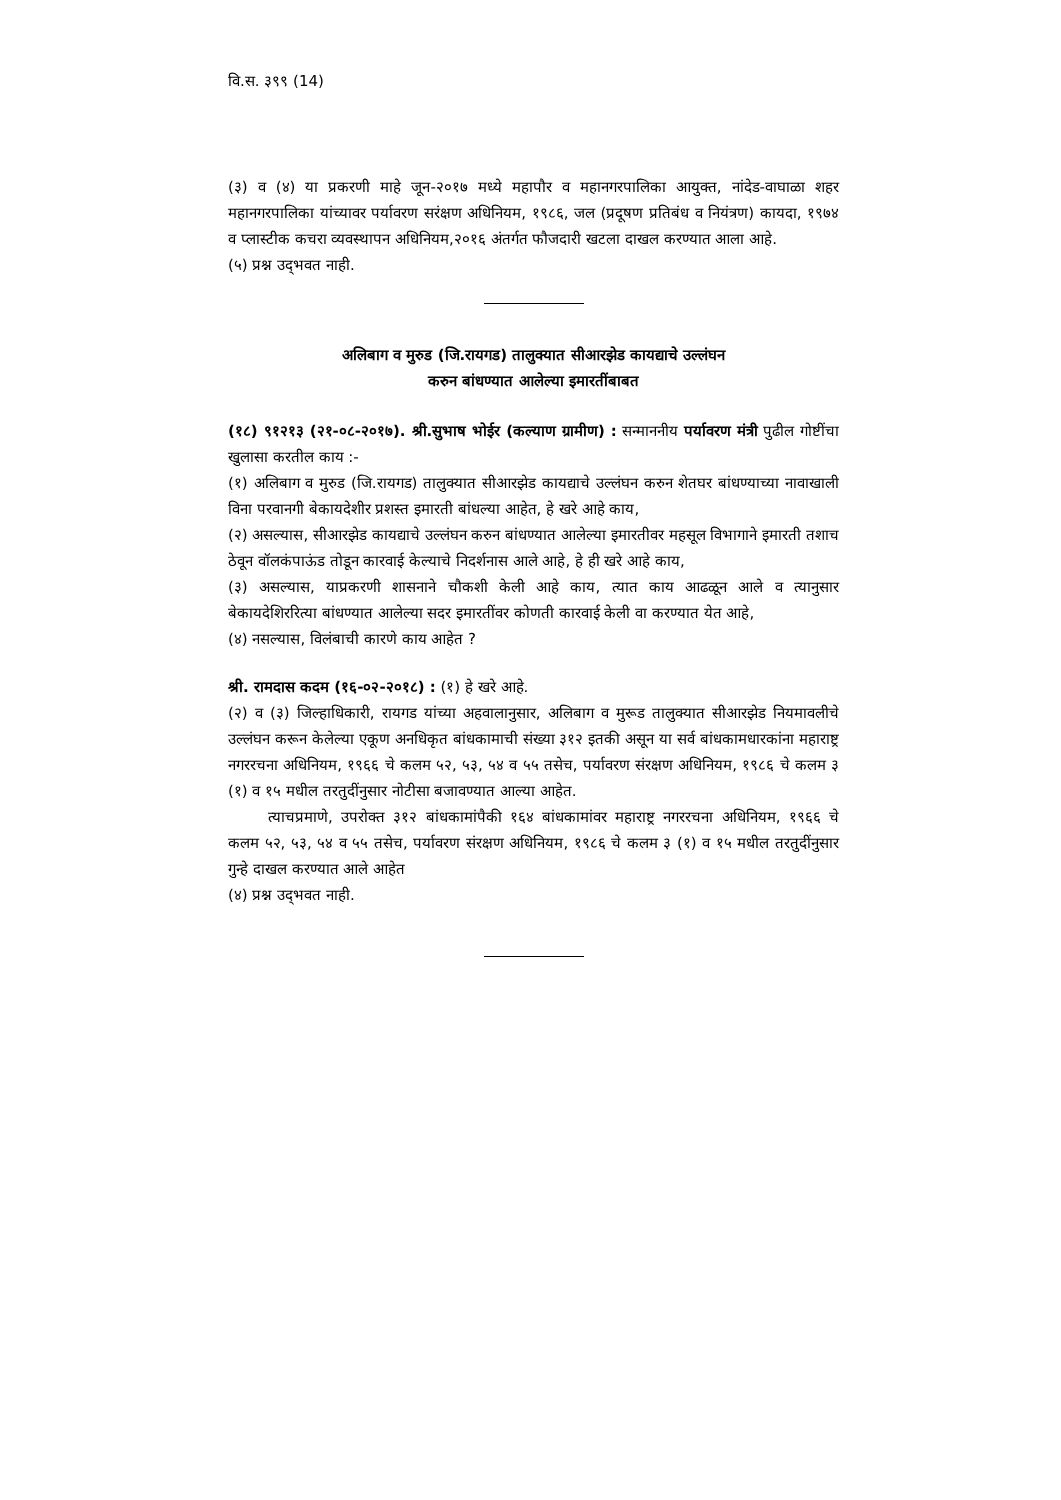वि.स. ३९९ (14)
(३) व (४) या प्रकरणी माहे जून-२०१७ मध्ये महापौर व महानगरपालिका आयुक्त, नांदेड-वाघाळा शहर महानगरपालिका यांच्यावर पर्यावरण सरंक्षण अधिनियम, १९८६, जल (प्रदूषण प्रतिबंध व नियंत्रण) कायदा, १९७४ व प्लास्टीक कचरा व्यवस्थापन अधिनियम,२०१६ अंतर्गत फौजदारी खटला दाखल करण्यात आला आहे.
(५) प्रश्न उद्‌भवत नाही.
अलिबाग व मुरुड (जि.रायगड) तालुक्यात सीआरझेड कायद्याचे उल्लंघन
करुन बांधण्यात आलेल्या इमारतींबाबत
(१८) ९१२१३ (२१-०८-२०१७). श्री.सुभाष भोईर (कल्याण ग्रामीण) : सन्माननीय पर्यावरण मंत्री पुढील गोष्टींचा खुलासा करतील काय :-
(१) अलिबाग व मुरुड (जि.रायगड) तालुक्यात सीआरझेड कायद्याचे उल्लंघन करुन शेतघर बांधण्याच्या नावाखाली विना परवानगी बेकायदेशीर प्रशस्त इमारती बांधल्या आहेत, हे खरे आहे काय,
(२) असल्यास, सीआरझेड कायद्याचे उल्लंघन करुन बांधण्यात आलेल्या इमारतीवर महसूल विभागाने इमारती तशाच ठेवून वॉलकंपाऊंड तोडून कारवाई केल्याचे निदर्शनास आले आहे, हे ही खरे आहे काय,
(३) असल्यास, याप्रकरणी शासनाने चौकशी केली आहे काय, त्यात काय आढळून आले व त्यानुसार बेकायदेशिररित्या बांधण्यात आलेल्या सदर इमारतींवर कोणती कारवाई केली वा करण्यात येत आहे,
(४) नसल्यास, विलंबाची कारणे काय आहेत ?
श्री. रामदास कदम (१६-०२-२०१८) : (१) हे खरे आहे.
(२) व (३) जिल्हाधिकारी, रायगड यांच्या अहवालानुसार, अलिबाग व मुरूड तालुक्यात सीआरझेड नियमावलीचे उल्लंघन करून केलेल्या एकूण अनधिकृत बांधकामाची संख्या ३१२ इतकी असून या सर्व बांधकामधारकांना महाराष्ट्र नगररचना अधिनियम, १९६६ चे कलम ५२, ५३, ५४ व ५५ तसेच, पर्यावरण संरक्षण अधिनियम, १९८६ चे कलम ३ (१) व १५ मधील तरतुदींनुसार नोटीसा बजावण्यात आल्या आहेत.
त्याचप्रमाणे, उपरोक्त ३१२ बांधकामांपैकी १६४ बांधकामांवर महाराष्ट्र नगररचना अधिनियम, १९६६ चे कलम ५२, ५३, ५४ व ५५ तसेच, पर्यावरण संरक्षण अधिनियम, १९८६ चे कलम ३ (१) व १५ मधील तरतुदींनुसार गुन्हे दाखल करण्यात आले आहेत
(४) प्रश्न उद्‌भवत नाही.